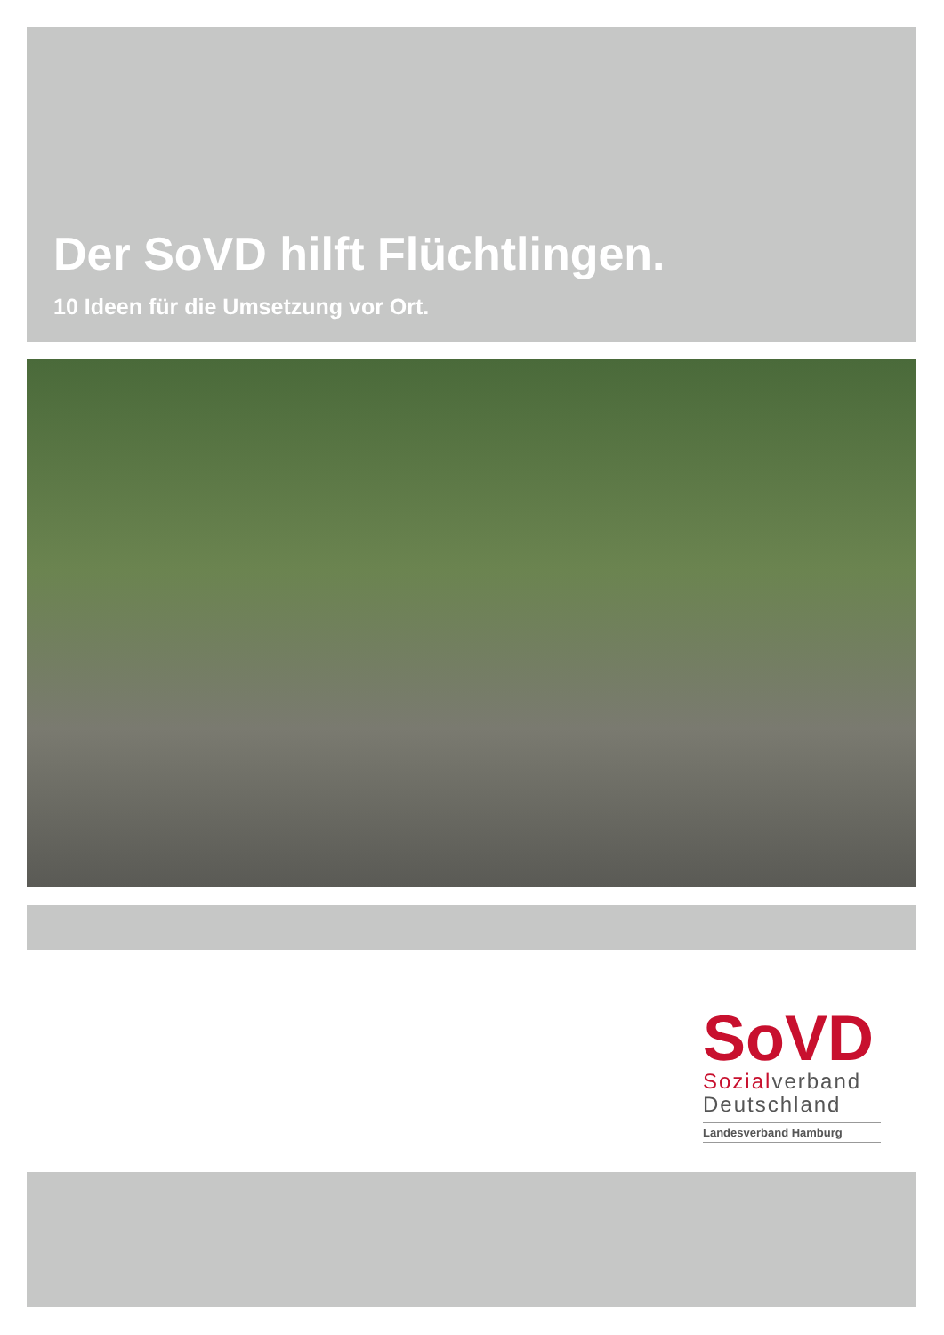Der SoVD hilft Flüchtlingen.
10 Ideen für die Umsetzung vor Ort.
SoVD
Sozialverband
Deutschland
Landesverband Hamburg